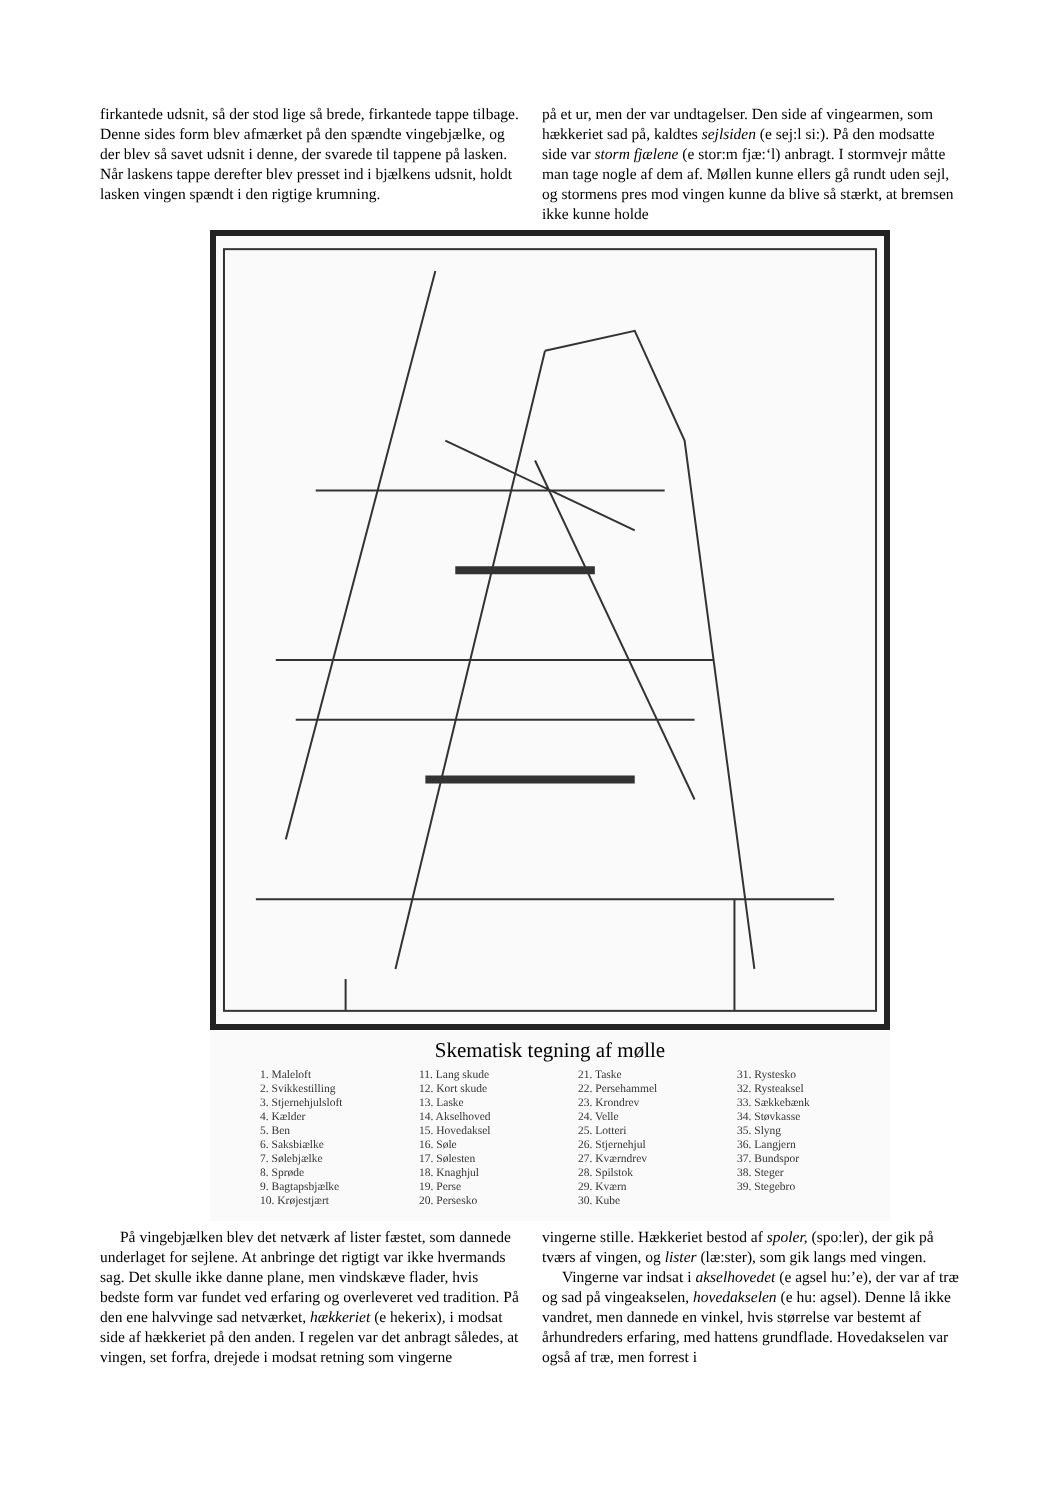firkantede udsnit, så der stod lige så brede, firkantede tappe tilbage. Denne sides form blev afmærket på den spændte vingebjælke, og der blev så savet udsnit i denne, der svarede til tappene på lasken. Når laskens tappe derefter blev presset ind i bjælkens udsnit, holdt lasken vingen spændt i den rigtige krumning.
på et ur, men der var undtagelser. Den side af vingearmen, som hækkeriet sad på, kaldtes sejlsiden (e sej:l si:). På den modsatte side var storm fjælene (e stor:m fjæ:‘l) anbragt. I stormvejr måtte man tage nogle af dem af. Møllen kunne ellers gå rundt uden sejl, og stormens pres mod vingen kunne da blive så stærkt, at bremsen ikke kunne holde
Skematisk tegning af mølle
1. Maleloft
2. Svikkestilling
3. Stjernehjulsloft
4. Kælder
5. Ben
6. Saksbiælke
7. Sølebjælke
8. Sprøde
9. Bagtapsbjælke
10. Krøjestjært
11. Lang skude
12. Kort skude
13. Laske
14. Akselhoved
15. Hovedaksel
16. Søle
17. Sølesten
18. Knaghjul
19. Perse
20. Persesko
21. Taske
22. Persehammel
23. Krondrev
24. Velle
25. Lotteri
26. Stjernehjul
27. Kværndrev
28. Spilstok
29. Kværn
30. Kube
31. Rystesko
32. Rysteaksel
33. Sækkebænk
34. Støvkasse
35. Slyng
36. Langjern
37. Bundspor
38. Steger
39. Stegebro
På vingebjælken blev det netværk af lister fæstet, som dannede underlaget for sejlene. At anbringe det rigtigt var ikke hvermands sag. Det skulle ikke danne plane, men vindskæve flader, hvis bedste form var fundet ved erfaring og overleveret ved tradition. På den ene halvvinge sad netværket, hækkeriet (e hekerix), i modsat side af hækkeriet på den anden. I regelen var det anbragt således, at vingen, set forfra, drejede i modsat retning som vingerne
vingerne stille. Hækkeriet bestod af spoler, (spo:ler), der gik på tværs af vingen, og lister (læ:ster), som gik langs med vingen.
Vingerne var indsat i akselhovedet (e agsel hu:’e), der var af træ og sad på vingeakselen, hovedakselen (e hu: agsel). Denne lå ikke vandret, men dannede en vinkel, hvis størrelse var bestemt af århundreders erfaring, med hattens grundflade. Hovedakselen var også af træ, men forrest i